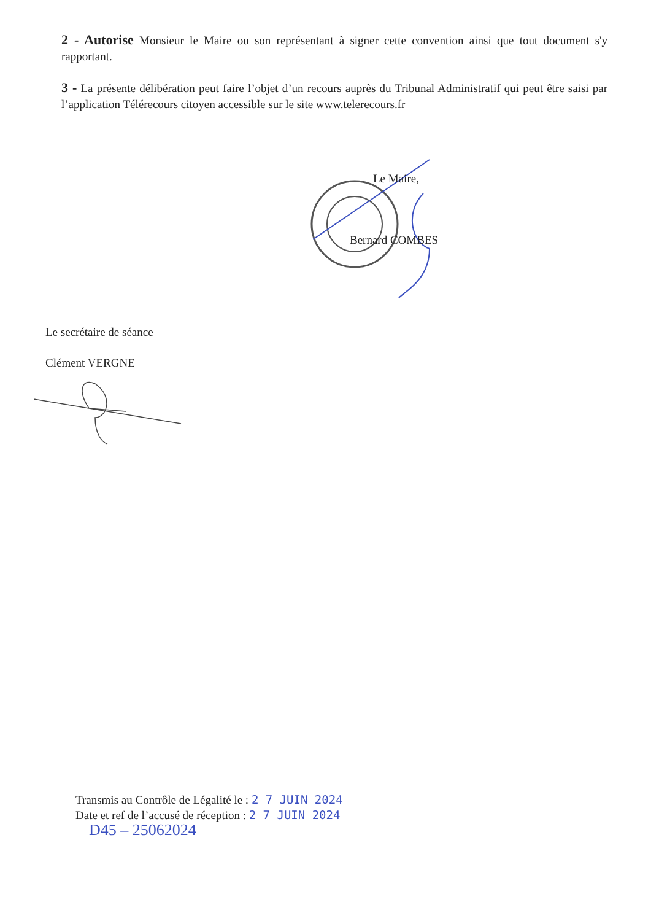2 - Autorise Monsieur le Maire ou son représentant à signer cette convention ainsi que tout document s'y rapportant.
3 - La présente délibération peut faire l’objet d’un recours auprès du Tribunal Administratif qui peut être saisi par l’application Télérecours citoyen accessible sur le site www.telerecours.fr
Le Maire,
Bernard COMBES
Le secrétaire de séance
Clément VERGNE
Transmis au Contrôle de Légalité le : 2 7 JUIN 2024
Date et ref de l’accusé de réception : 2 7 JUIN 2024
D45 – 25062024